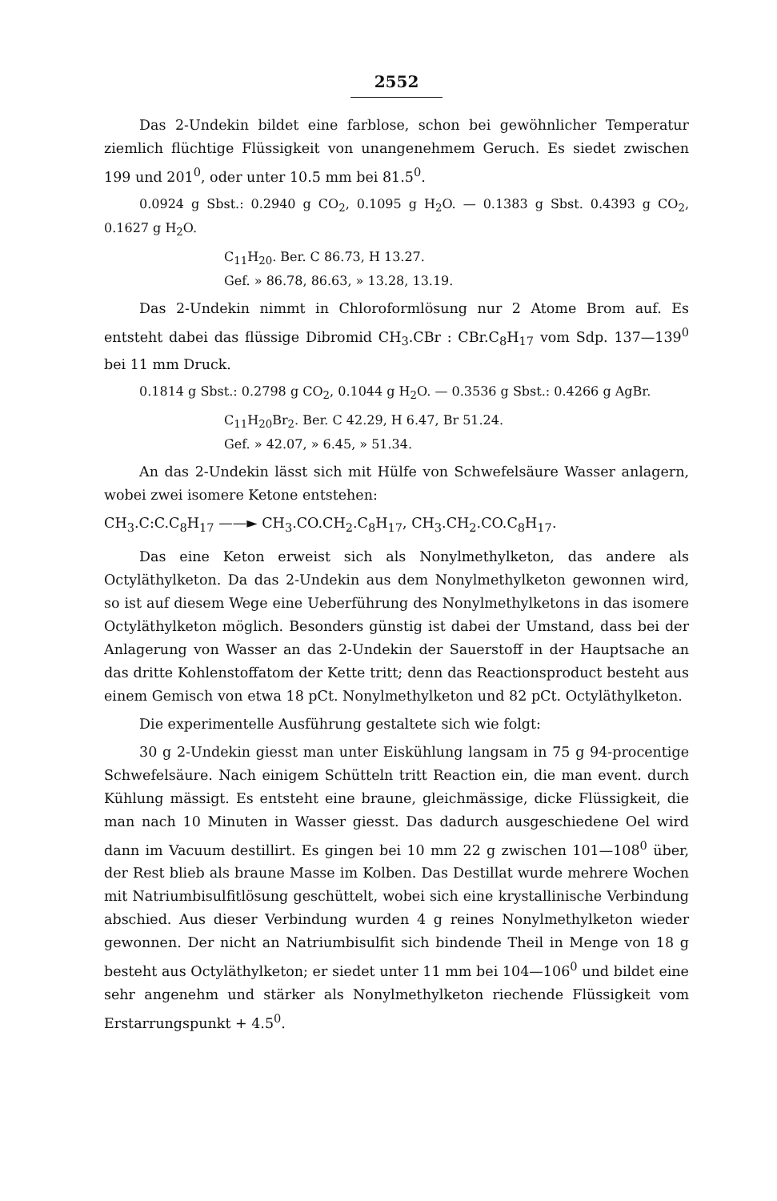2552
Das 2-Undekin bildet eine farblose, schon bei gewöhnlicher Temperatur ziemlich flüchtige Flüssigkeit von unangenehmem Geruch. Es siedet zwischen 199 und 201<sup>0</sup>, oder unter 10.5 mm bei 81.5<sup>0</sup>.
0.0924 g Sbst.: 0.2940 g CO<sub>2</sub>, 0.1095 g H<sub>2</sub>O. — 0.1383 g Sbst. 0.4393 g CO<sub>2</sub>, 0.1627 g H<sub>2</sub>O.
C<sub>11</sub>H<sub>20</sub>. Ber. C 86.73, H 13.27.
Gef. » 86.78, 86.63, » 13.28, 13.19.
Das 2-Undekin nimmt in Chloroformlösung nur 2 Atome Brom auf. Es entsteht dabei das flüssige Dibromid CH<sub>3</sub>.CBr : CBr.C<sub>8</sub>H<sub>17</sub> vom Sdp. 137—139<sup>0</sup> bei 11 mm Druck.
0.1814 g Sbst.: 0.2798 g CO<sub>2</sub>, 0.1044 g H<sub>2</sub>O. — 0.3536 g Sbst.: 0.4266 g AgBr.
C<sub>11</sub>H<sub>20</sub>Br<sub>2</sub>. Ber. C 42.29, H 6.47, Br 51.24.
Gef. » 42.07, » 6.45, » 51.34.
An das 2-Undekin lässt sich mit Hülfe von Schwefelsäure Wasser anlagern, wobei zwei isomere Ketone entstehen:
CH<sub>3</sub>.C:C.C<sub>8</sub>H<sub>17</sub> ——► CH<sub>3</sub>.CO.CH<sub>2</sub>.C<sub>8</sub>H<sub>17</sub>, CH<sub>3</sub>.CH<sub>2</sub>.CO.C<sub>8</sub>H<sub>17</sub>.
Das eine Keton erweist sich als Nonylmethylketon, das andere als Octyläthylketon. Da das 2-Undekin aus dem Nonylmethylketon gewonnen wird, so ist auf diesem Wege eine Ueberführung des Nonylmethylketons in das isomere Octyläthylketon möglich. Besonders günstig ist dabei der Umstand, dass bei der Anlagerung von Wasser an das 2-Undekin der Sauerstoff in der Hauptsache an das dritte Kohlenstoffatom der Kette tritt; denn das Reactionsproduct besteht aus einem Gemisch von etwa 18 pCt. Nonylmethylketon und 82 pCt. Octyläthylketon.
Die experimentelle Ausführung gestaltete sich wie folgt:
30 g 2-Undekin giesst man unter Eiskühlung langsam in 75 g 94-procentige Schwefelsäure. Nach einigem Schütteln tritt Reaction ein, die man event. durch Kühlung mässigt. Es entsteht eine braune, gleichmässige, dicke Flüssigkeit, die man nach 10 Minuten in Wasser giesst. Das dadurch ausgeschiedene Oel wird dann im Vacuum destillirt. Es gingen bei 10 mm 22 g zwischen 101—108<sup>0</sup> über, der Rest blieb als braune Masse im Kolben. Das Destillat wurde mehrere Wochen mit Natriumbisulfitlösung geschüttelt, wobei sich eine krystallinische Verbindung abschied. Aus dieser Verbindung wurden 4 g reines Nonylmethylketon wieder gewonnen. Der nicht an Natriumbisulfit sich bindende Theil in Menge von 18 g besteht aus Octyläthylketon; er siedet unter 11 mm bei 104—106<sup>0</sup> und bildet eine sehr angenehm und stärker als Nonylmethylketon riechende Flüssigkeit vom Erstarrungspunkt + 4.5<sup>0</sup>.